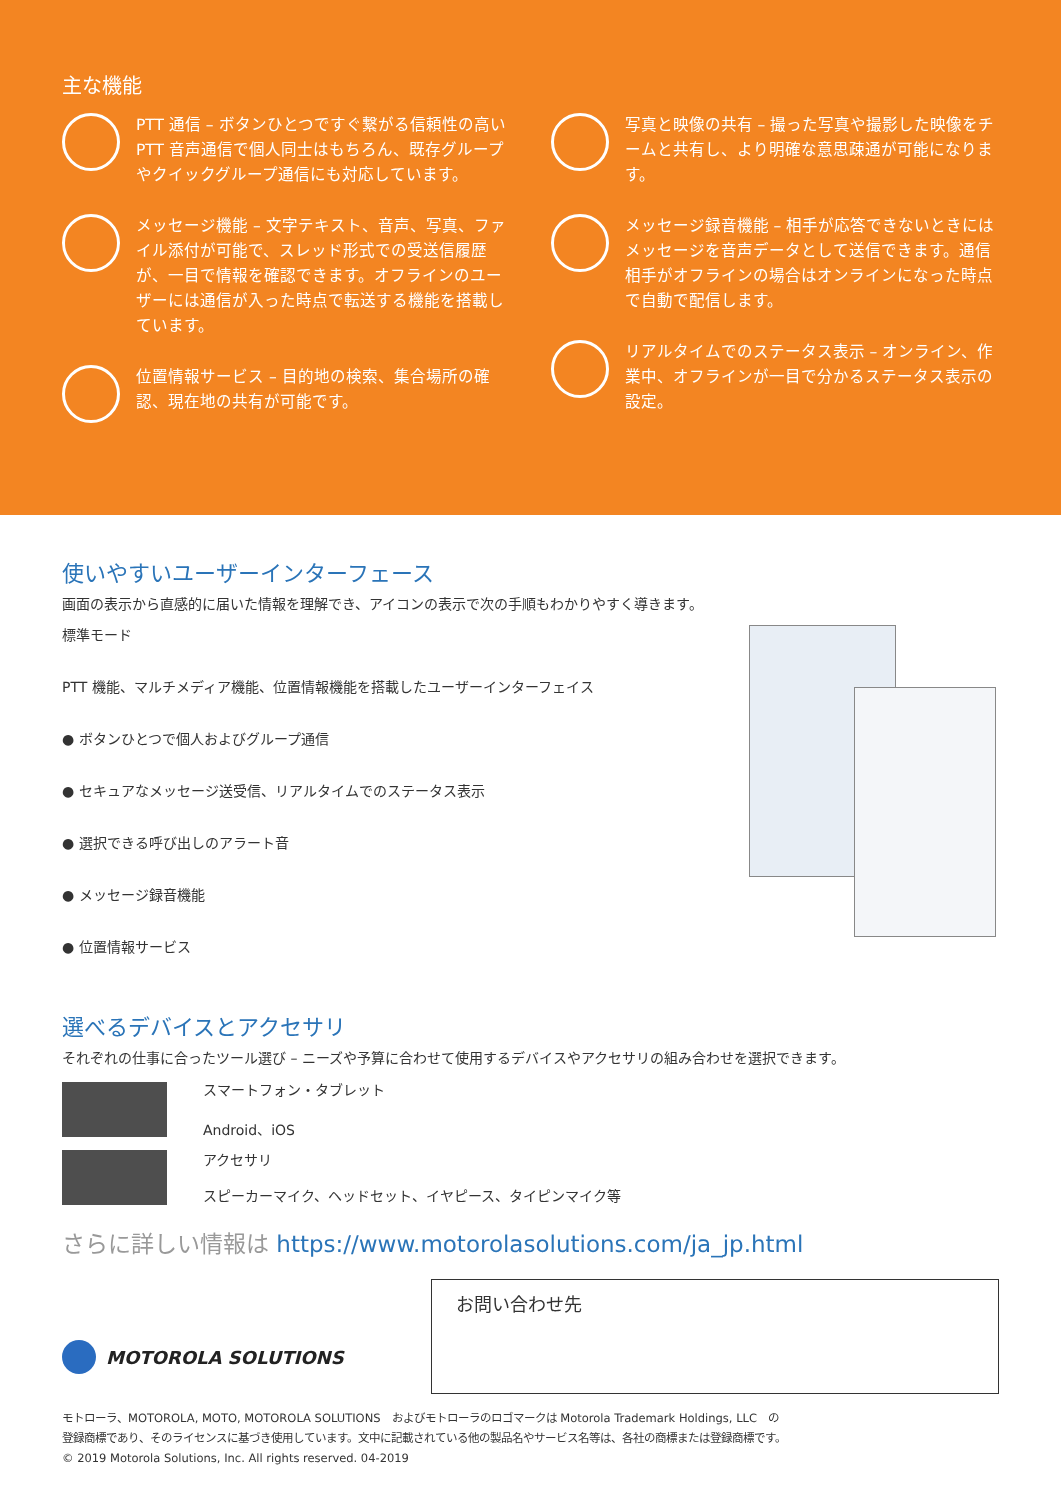主な機能
PTT 通信 – ボタンひとつですぐ繋がる信頼性の高い PTT 音声通信で個人同士はもちろん、既存グループやクイックグループ通信にも対応しています。
メッセージ機能 – 文字テキスト、音声、写真、ファイル添付が可能で、スレッド形式での受送信履歴が、一目で情報を確認できます。オフラインのユーザーには通信が入った時点で転送する機能を搭載しています。
位置情報サービス – 目的地の検索、集合場所の確認、現在地の共有が可能です。
写真と映像の共有 – 撮った写真や撮影した映像をチームと共有し、より明確な意思疎通が可能になります。
メッセージ録音機能 – 相手が応答できないときにはメッセージを音声データとして送信できます。通信相手がオフラインの場合はオンラインになった時点で自動で配信します。
リアルタイムでのステータス表示 – オンライン、作業中、オフラインが一目で分かるステータス表示の設定。
使いやすいユーザーインターフェース
画面の表示から直感的に届いた情報を理解でき、アイコンの表示で次の手順もわかりやすく導きます。
標準モード
PTT 機能、マルチメディア機能、位置情報機能を搭載したユーザーインターフェイス
● ボタンひとつで個人およびグループ通信
● セキュアなメッセージ送受信、リアルタイムでのステータス表示
● 選択できる呼び出しのアラート音
● メッセージ録音機能
● 位置情報サービス
選べるデバイスとアクセサリ
それぞれの仕事に合ったツール選び – ニーズや予算に合わせて使用するデバイスやアクセサリの組み合わせを選択できます。
スマートフォン・タブレット
Android、iOS
アクセサリ
スピーカーマイク、ヘッドセット、イヤピース、タイピンマイク等
さらに詳しい情報は https://www.motorolasolutions.com/ja_jp.html
MOTOROLA SOLUTIONS
お問い合わせ先
モトローラ、MOTOROLA, MOTO, MOTOROLA SOLUTIONS　およびモトローラのロゴマークは Motorola Trademark Holdings, LLC　の
登録商標であり、そのライセンスに基づき使用しています。文中に記載されている他の製品名やサービス名等は、各社の商標または登録商標です。
© 2019 Motorola Solutions, Inc. All rights reserved. 04-2019